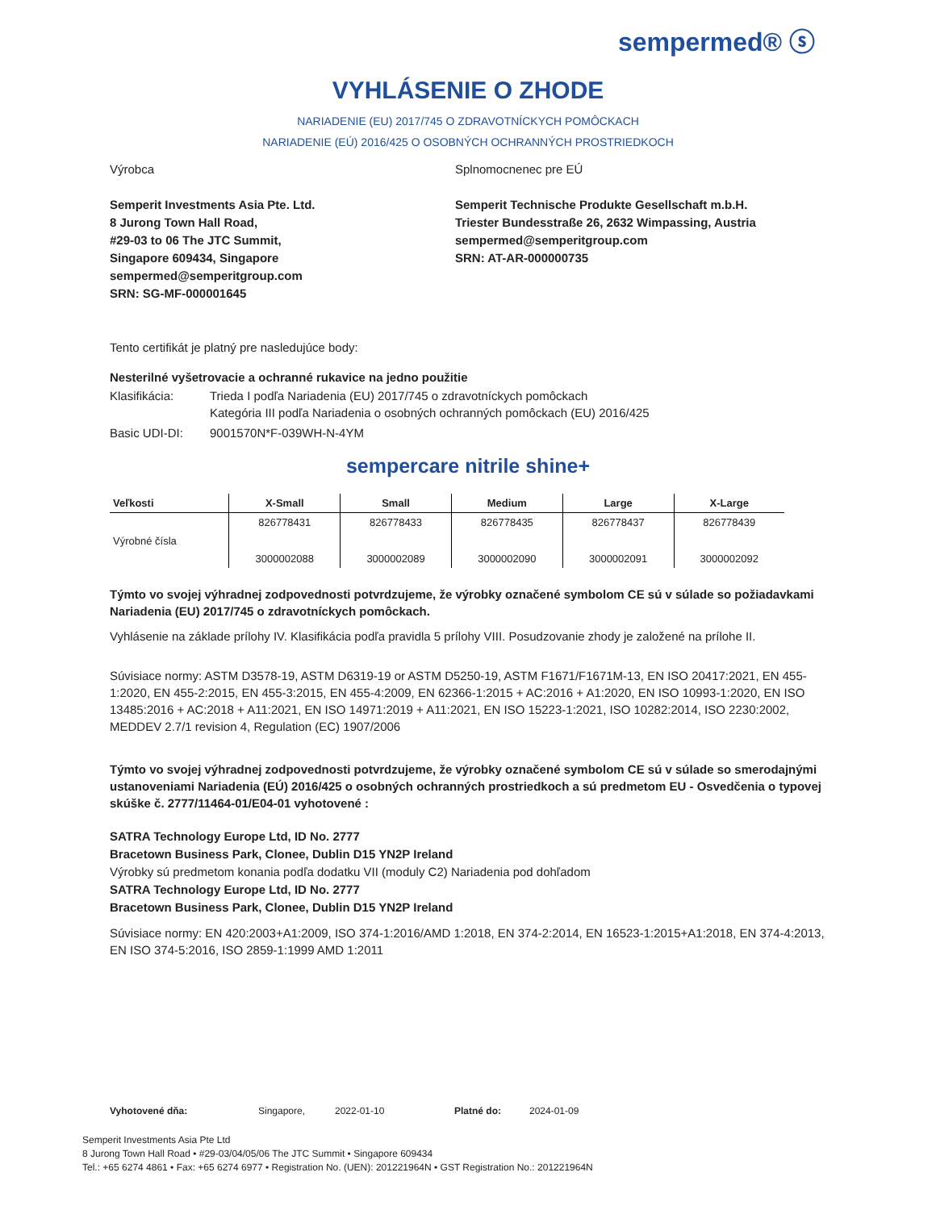sempermed® ⓢ
VYHLÁSENIE O ZHODE
NARIADENIE (EU) 2017/745 O ZDRAVOTNÍCKYCH POMÔCKACH
NARIADENIE (EÚ) 2016/425 O OSOBNÝCH OCHRANNÝCH PROSTRIEDKOCH
Výrobca
Semperit Investments Asia Pte. Ltd.
8 Jurong Town Hall Road,
#29-03 to 06 The JTC Summit,
Singapore 609434, Singapore
sempermed@semperitgroup.com
SRN: SG-MF-000001645
Splnomocnenec pre EÚ
Semperit Technische Produkte Gesellschaft m.b.H.
Triester Bundesstraße 26, 2632 Wimpassing, Austria
sempermed@semperitgroup.com
SRN: AT-AR-000000735
Tento certifikát je platný pre nasledujúce body:
Nesterilné vyšetrovacie a ochranné rukavice na jedno použitie
Klasifikácia: Trieda I podľa Nariadenia (EU) 2017/745 o zdravotníckych pomôckach
Kategória III podľa Nariadenia o osobných ochranných pomôckach (EU) 2016/425
Basic UDI-DI: 9001570N*F-039WH-N-4YM
sempercare nitrile shine+
| Veľkosti | X-Small | Small | Medium | Large | X-Large |
| --- | --- | --- | --- | --- | --- |
| Výrobné čísla | 826778431 3000002088 | 826778433 3000002089 | 826778435 3000002090 | 826778437 3000002091 | 826778439 3000002092 |
Týmto vo svojej výhradnej zodpovednosti potvrdzujeme, že výrobky označené symbolom CE sú v súlade so požiadavkami Nariadenia (EU) 2017/745 o zdravotníckych pomôckach.
Vyhlásenie na základe prílohy IV. Klasifikácia podľa pravidla 5 prílohy VIII. Posudzovanie zhody je založené na prílohe II.
Súvisiace normy: ASTM D3578-19, ASTM D6319-19 or ASTM D5250-19, ASTM F1671/F1671M-13, EN ISO 20417:2021, EN 455-1:2020, EN 455-2:2015, EN 455-3:2015, EN 455-4:2009, EN 62366-1:2015 + AC:2016 + A1:2020, EN ISO 10993-1:2020, EN ISO 13485:2016 + AC:2018 + A11:2021, EN ISO 14971:2019 + A11:2021, EN ISO 15223-1:2021, ISO 10282:2014, ISO 2230:2002, MEDDEV 2.7/1 revision 4, Regulation (EC) 1907/2006
Týmto vo svojej výhradnej zodpovednosti potvrdzujeme, že výrobky označené symbolom CE sú v súlade so smerodajnými ustanoveniami Nariadenia (EÚ) 2016/425 o osobných ochranných prostriedkoch a sú predmetom EU - Osvedčenia o typovej skúške č. 2777/11464-01/E04-01 vyhotovené :
SATRA Technology Europe Ltd, ID No. 2777
Bracetown Business Park, Clonee, Dublin D15 YN2P Ireland
Výrobky sú predmetom konania podľa dodatku VII (moduly C2) Nariadenia pod dohľadom
SATRA Technology Europe Ltd, ID No. 2777
Bracetown Business Park, Clonee, Dublin D15 YN2P Ireland
Súvisiace normy: EN 420:2003+A1:2009, ISO 374-1:2016/AMD 1:2018, EN 374-2:2014, EN 16523-1:2015+A1:2018, EN 374-4:2013, EN ISO 374-5:2016, ISO 2859-1:1999 AMD 1:2011
Vyhotovené dňa: Singapore, 2022-01-10 Platné do: 2024-01-09
Semperit Investments Asia Pte Ltd
8 Jurong Town Hall Road • #29-03/04/05/06 The JTC Summit • Singapore 609434
Tel.: +65 6274 4861 • Fax: +65 6274 6977 • Registration No. (UEN): 201221964N • GST Registration No.: 201221964N